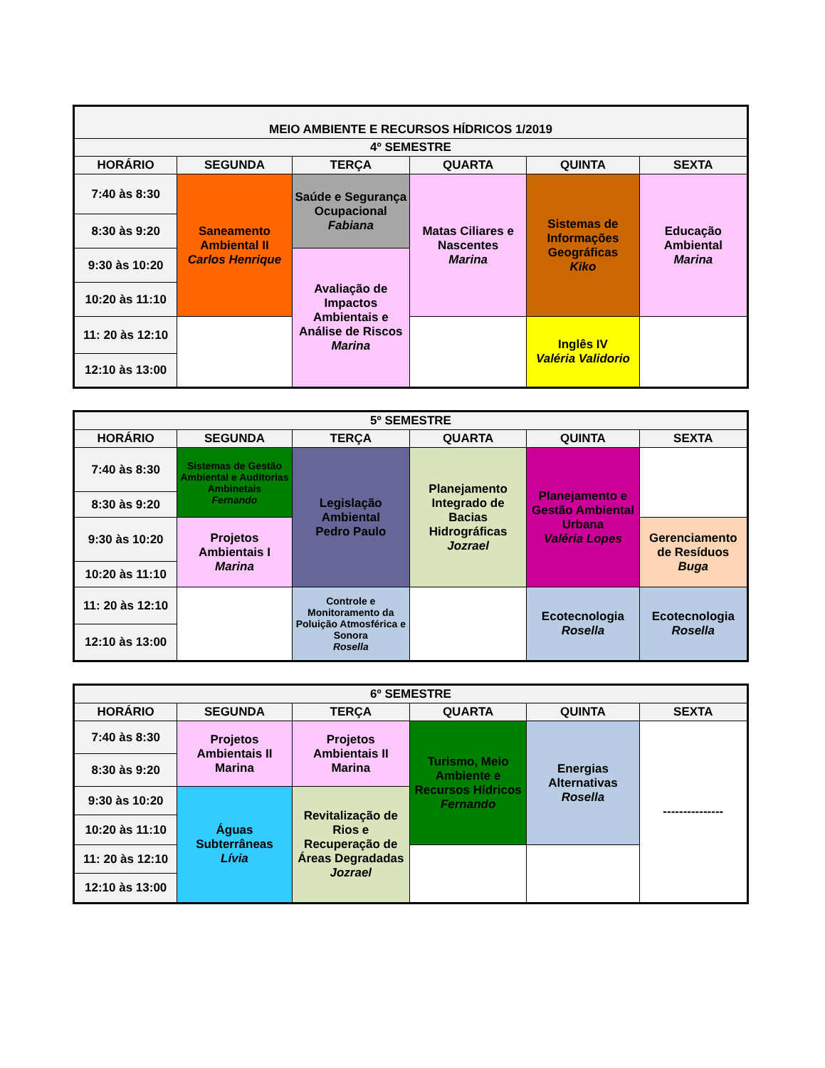| MEIO AMBIENTE E RECURSOS HÍDRICOS 1/2019 | | | | | |
| --- | --- | --- | --- | --- | --- |
| 4º SEMESTRE | | | | | |
| HORÁRIO | SEGUNDA | TERÇA | QUARTA | QUINTA | SEXTA |
| 7:40 às 8:30 | Saneamento Ambiental II Carlos Henrique | Saúde e Segurança Ocupacional Fabiana | Matas Ciliares e Nascentes Marina | Sistemas de Informações Geográficas Kiko | Educação Ambiental Marina |
| 8:30 às 9:20 | | | | | |
| 9:30 às 10:20 | | Avaliação de Impactos Ambientais e Análise de Riscos Marina | | | |
| 10:20 às 11:10 | | | | | |
| 11: 20 às 12:10 | | | | Inglês IV Valéria Validorio | |
| 12:10 às 13:00 | | | | | |
| 5º SEMESTRE | | | | | |
| --- | --- | --- | --- | --- | --- |
| HORÁRIO | SEGUNDA | TERÇA | QUARTA | QUINTA | SEXTA |
| 7:40 às 8:30 | Sistemas de Gestão Ambiental e Auditorias Ambinetais Fernando | Legislação Ambiental Pedro Paulo | Planejamento Integrado de Bacias Hidrográficas Jozrael | Planejamento e Gestão Ambiental Urbana Valéria Lopes | |
| 8:30 às 9:20 | | | | | |
| 9:30 às 10:20 | Projetos Ambientais I Marina | | | | Gerenciamento de Resíduos Buga |
| 10:20 às 11:10 | | | | | |
| 11: 20 às 12:10 | | Controle e Monitoramento da Poluição Atmosférica e Sonora Rosella | | Ecotecnologia Rosella | Ecotecnologia Rosella |
| 12:10 às 13:00 | | | | | |
| 6º SEMESTRE | | | | | |
| --- | --- | --- | --- | --- | --- |
| HORÁRIO | SEGUNDA | TERÇA | QUARTA | QUINTA | SEXTA |
| 7:40 às 8:30 | Projetos Ambientais II Marina | Projetos Ambientais II Marina | Turismo, Meio Ambiente e Recursos Hídricos Fernando | Energias Alternativas Rosella | --------------- |
| 8:30 às 9:20 | | | | | |
| 9:30 às 10:20 | Águas Subterrâneas Lívia | Revitalização de Rios e Recuperação de Áreas Degradadas Jozrael | | | |
| 10:20 às 11:10 | | | | | |
| 11: 20 às 12:10 | | | | | |
| 12:10 às 13:00 | | | | | |